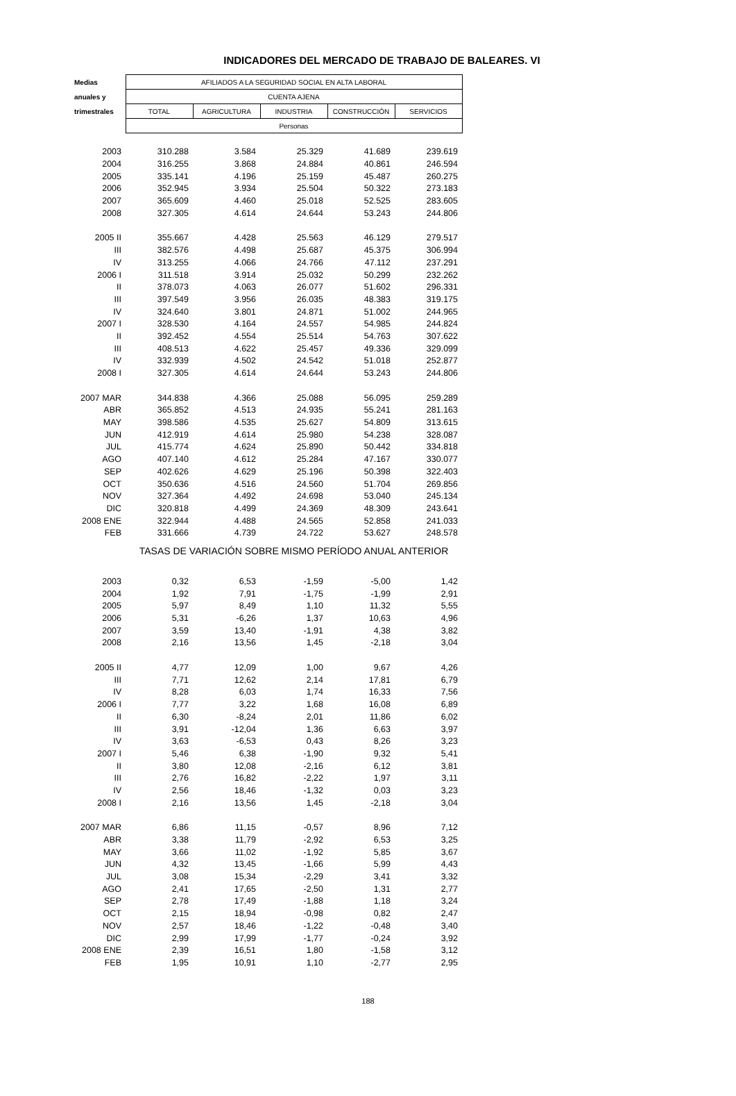INDICADORES DEL MERCADO DE TRABAJO DE BALEARES. VI
| Medias | AFILIADOS A LA SEGURIDAD SOCIAL EN ALTA LABORAL | | | | |
| --- | --- | --- | --- | --- | --- |
| anuales y | CUENTA AJENA | | | | |
| trimestrales | TOTAL | AGRICULTURA | INDUSTRIA | CONSTRUCCIÓN | SERVICIOS |
| | Personas | | | | |
| 2003 | 310.288 | 3.584 | 25.329 | 41.689 | 239.619 |
| 2004 | 316.255 | 3.868 | 24.884 | 40.861 | 246.594 |
| 2005 | 335.141 | 4.196 | 25.159 | 45.487 | 260.275 |
| 2006 | 352.945 | 3.934 | 25.504 | 50.322 | 273.183 |
| 2007 | 365.609 | 4.460 | 25.018 | 52.525 | 283.605 |
| 2008 | 327.305 | 4.614 | 24.644 | 53.243 | 244.806 |
| 2005 II | 355.667 | 4.428 | 25.563 | 46.129 | 279.517 |
| III | 382.576 | 4.498 | 25.687 | 45.375 | 306.994 |
| IV | 313.255 | 4.066 | 24.766 | 47.112 | 237.291 |
| 2006 I | 311.518 | 3.914 | 25.032 | 50.299 | 232.262 |
| II | 378.073 | 4.063 | 26.077 | 51.602 | 296.331 |
| III | 397.549 | 3.956 | 26.035 | 48.383 | 319.175 |
| IV | 324.640 | 3.801 | 24.871 | 51.002 | 244.965 |
| 2007 I | 328.530 | 4.164 | 24.557 | 54.985 | 244.824 |
| II | 392.452 | 4.554 | 25.514 | 54.763 | 307.622 |
| III | 408.513 | 4.622 | 25.457 | 49.336 | 329.099 |
| IV | 332.939 | 4.502 | 24.542 | 51.018 | 252.877 |
| 2008 I | 327.305 | 4.614 | 24.644 | 53.243 | 244.806 |
| 2007 MAR | 344.838 | 4.366 | 25.088 | 56.095 | 259.289 |
| ABR | 365.852 | 4.513 | 24.935 | 55.241 | 281.163 |
| MAY | 398.586 | 4.535 | 25.627 | 54.809 | 313.615 |
| JUN | 412.919 | 4.614 | 25.980 | 54.238 | 328.087 |
| JUL | 415.774 | 4.624 | 25.890 | 50.442 | 334.818 |
| AGO | 407.140 | 4.612 | 25.284 | 47.167 | 330.077 |
| SEP | 402.626 | 4.629 | 25.196 | 50.398 | 322.403 |
| OCT | 350.636 | 4.516 | 24.560 | 51.704 | 269.856 |
| NOV | 327.364 | 4.492 | 24.698 | 53.040 | 245.134 |
| DIC | 320.818 | 4.499 | 24.369 | 48.309 | 243.641 |
| 2008 ENE | 322.944 | 4.488 | 24.565 | 52.858 | 241.033 |
| FEB | 331.666 | 4.739 | 24.722 | 53.627 | 248.578 |
| | TASAS DE VARIACIÓN SOBRE MISMO PERÍODO ANUAL ANTERIOR | | | | |
| 2003 | 0,32 | 6,53 | -1,59 | -5,00 | 1,42 |
| 2004 | 1,92 | 7,91 | -1,75 | -1,99 | 2,91 |
| 2005 | 5,97 | 8,49 | 1,10 | 11,32 | 5,55 |
| 2006 | 5,31 | -6,26 | 1,37 | 10,63 | 4,96 |
| 2007 | 3,59 | 13,40 | -1,91 | 4,38 | 3,82 |
| 2008 | 2,16 | 13,56 | 1,45 | -2,18 | 3,04 |
| 2005 II | 4,77 | 12,09 | 1,00 | 9,67 | 4,26 |
| III | 7,71 | 12,62 | 2,14 | 17,81 | 6,79 |
| IV | 8,28 | 6,03 | 1,74 | 16,33 | 7,56 |
| 2006 I | 7,77 | 3,22 | 1,68 | 16,08 | 6,89 |
| II | 6,30 | -8,24 | 2,01 | 11,86 | 6,02 |
| III | 3,91 | -12,04 | 1,36 | 6,63 | 3,97 |
| IV | 3,63 | -6,53 | 0,43 | 8,26 | 3,23 |
| 2007 I | 5,46 | 6,38 | -1,90 | 9,32 | 5,41 |
| II | 3,80 | 12,08 | -2,16 | 6,12 | 3,81 |
| III | 2,76 | 16,82 | -2,22 | 1,97 | 3,11 |
| IV | 2,56 | 18,46 | -1,32 | 0,03 | 3,23 |
| 2008 I | 2,16 | 13,56 | 1,45 | -2,18 | 3,04 |
| 2007 MAR | 6,86 | 11,15 | -0,57 | 8,96 | 7,12 |
| ABR | 3,38 | 11,79 | -2,92 | 6,53 | 3,25 |
| MAY | 3,66 | 11,02 | -1,92 | 5,85 | 3,67 |
| JUN | 4,32 | 13,45 | -1,66 | 5,99 | 4,43 |
| JUL | 3,08 | 15,34 | -2,29 | 3,41 | 3,32 |
| AGO | 2,41 | 17,65 | -2,50 | 1,31 | 2,77 |
| SEP | 2,78 | 17,49 | -1,88 | 1,18 | 3,24 |
| OCT | 2,15 | 18,94 | -0,98 | 0,82 | 2,47 |
| NOV | 2,57 | 18,46 | -1,22 | -0,48 | 3,40 |
| DIC | 2,99 | 17,99 | -1,77 | -0,24 | 3,92 |
| 2008 ENE | 2,39 | 16,51 | 1,80 | -1,58 | 3,12 |
| FEB | 1,95 | 10,91 | 1,10 | -2,77 | 2,95 |
188